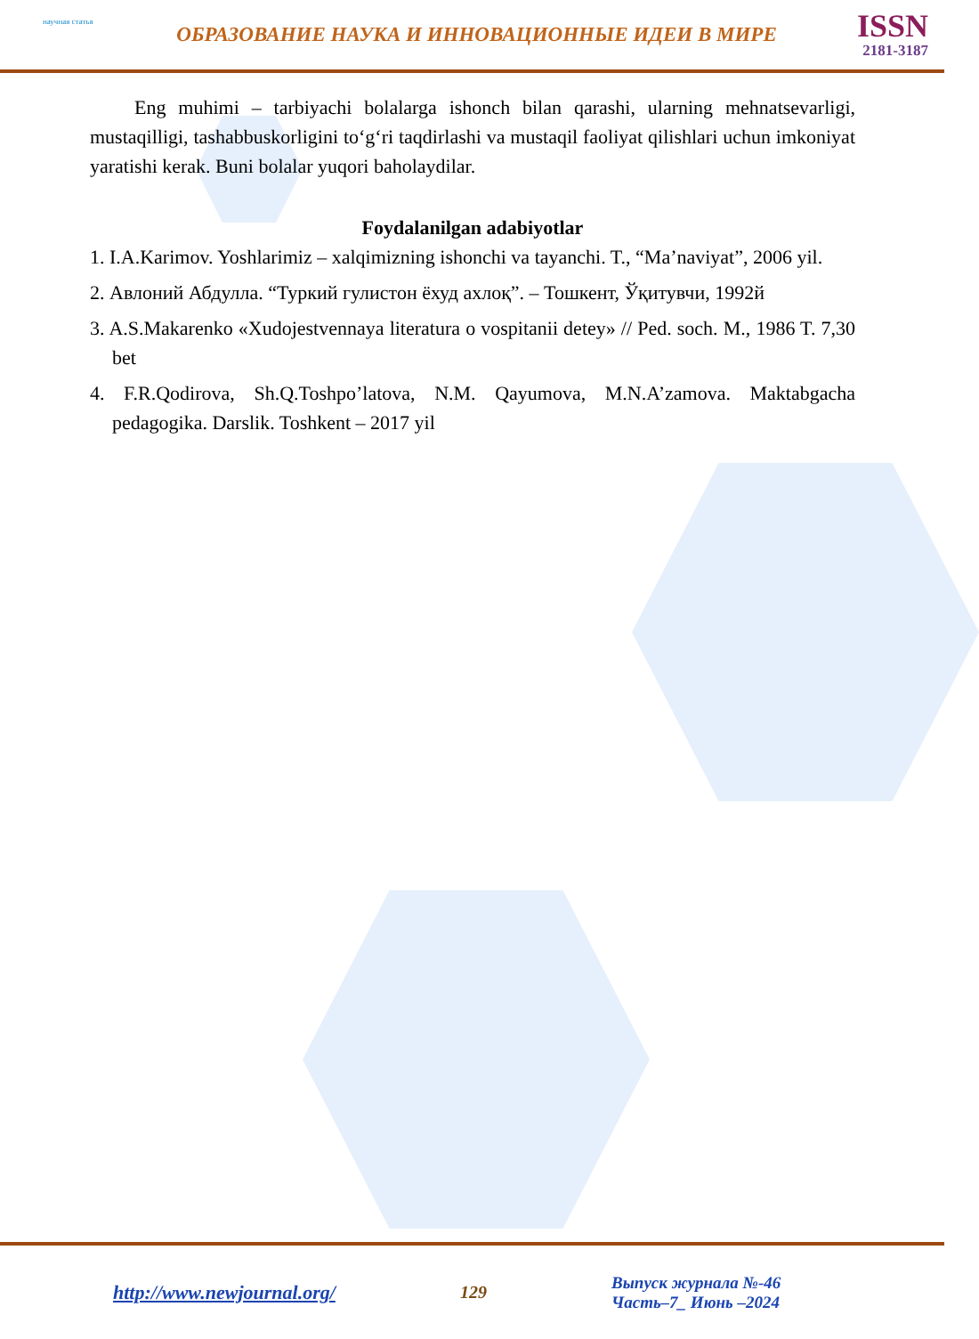научная статья
ОБРАЗОВАНИЕ НАУКА И ИННОВАЦИОННЫЕ ИДЕИ В МИРЕ
ISSN
2181-3187
Eng muhimi – tarbiyachi bolalarga ishonch bilan qarashi, ularning mehnatsevarligi, mustaqilligi, tashabbuskorligini to‘g‘ri taqdirlashi va mustaqil faoliyat qilishlari uchun imkoniyat yaratishi kerak. Buni bolalar yuqori baholaydilar.
Foydalanilgan adabiyotlar
1. I.A.Karimov. Yoshlarimiz – xalqimizning ishonchi va tayanchi. T., “Ma’naviyat”, 2006 yil.
2. Авлоний Абдулла. “Туркий гулистон ёхуд ахлоқ”. – Тошкент, Ўқитувчи, 1992й
3. A.S.Makarenko «Xudojestvennaya literatura o vospitanii detey» // Ped. soch. M., 1986 T. 7,30 bet
4. F.R.Qodirova, Sh.Q.Toshpo’latova, N.M. Qayumova, M.N.A’zamova. Maktabgacha pedagogika. Darslik. Toshkent – 2017 yil
http://www.newjournal.org/ 129
Выпуск журнала №-46
Часть–7_ Июнь –2024